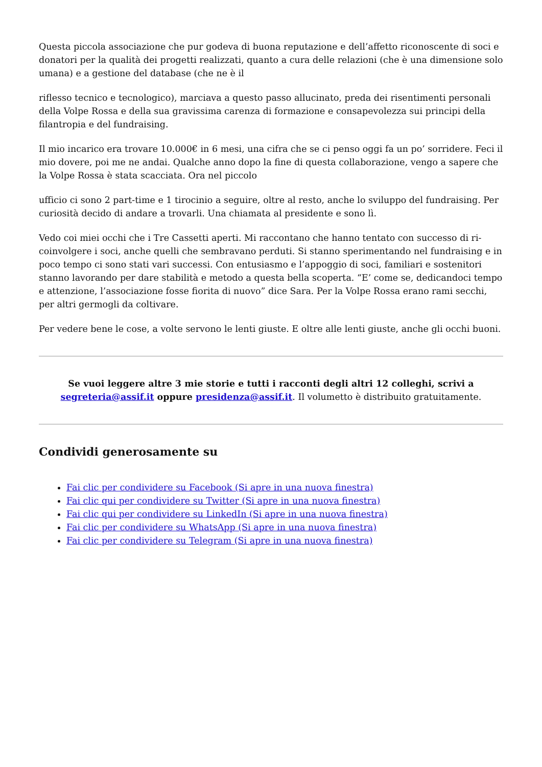Questa piccola associazione che pur godeva di buona reputazione e dell’affetto riconoscente di soci e donatori per la qualità dei progetti realizzati, quanto a cura delle relazioni (che è una dimensione solo umana) e a gestione del database (che ne è il
riflesso tecnico e tecnologico), marciava a questo passo allucinato, preda dei risentimenti personali della Volpe Rossa e della sua gravissima carenza di formazione e consapevolezza sui principi della filantropia e del fundraising.
Il mio incarico era trovare 10.000€ in 6 mesi, una cifra che se ci penso oggi fa un po’ sorridere. Feci il mio dovere, poi me ne andai. Qualche anno dopo la fine di questa collaborazione, vengo a sapere che la Volpe Rossa è stata scacciata. Ora nel piccolo
ufficio ci sono 2 part-time e 1 tirocinio a seguire, oltre al resto, anche lo sviluppo del fundraising. Per curiosità decido di andare a trovarli. Una chiamata al presidente e sono lì.
Vedo coi miei occhi che i Tre Cassetti aperti. Mi raccontano che hanno tentato con successo di ri-coinvolgere i soci, anche quelli che sembravano perduti. Si stanno sperimentando nel fundraising e in poco tempo ci sono stati vari successi. Con entusiasmo e l’appoggio di soci, familiari e sostenitori stanno lavorando per dare stabilità e metodo a questa bella scoperta. “E’ come se, dedicandoci tempo e attenzione, l’associazione fosse fiorita di nuovo” dice Sara. Per la Volpe Rossa erano rami secchi, per altri germogli da coltivare.
Per vedere bene le cose, a volte servono le lenti giuste. E oltre alle lenti giuste, anche gli occhi buoni.
Se vuoi leggere altre 3 mie storie e tutti i racconti degli altri 12 colleghi, scrivi a segreteria@assif.it oppure presidenza@assif.it. Il volumetto è distribuito gratuitamente.
Condividi generosamente su
Fai clic per condividere su Facebook (Si apre in una nuova finestra)
Fai clic qui per condividere su Twitter (Si apre in una nuova finestra)
Fai clic qui per condividere su LinkedIn (Si apre in una nuova finestra)
Fai clic per condividere su WhatsApp (Si apre in una nuova finestra)
Fai clic per condividere su Telegram (Si apre in una nuova finestra)